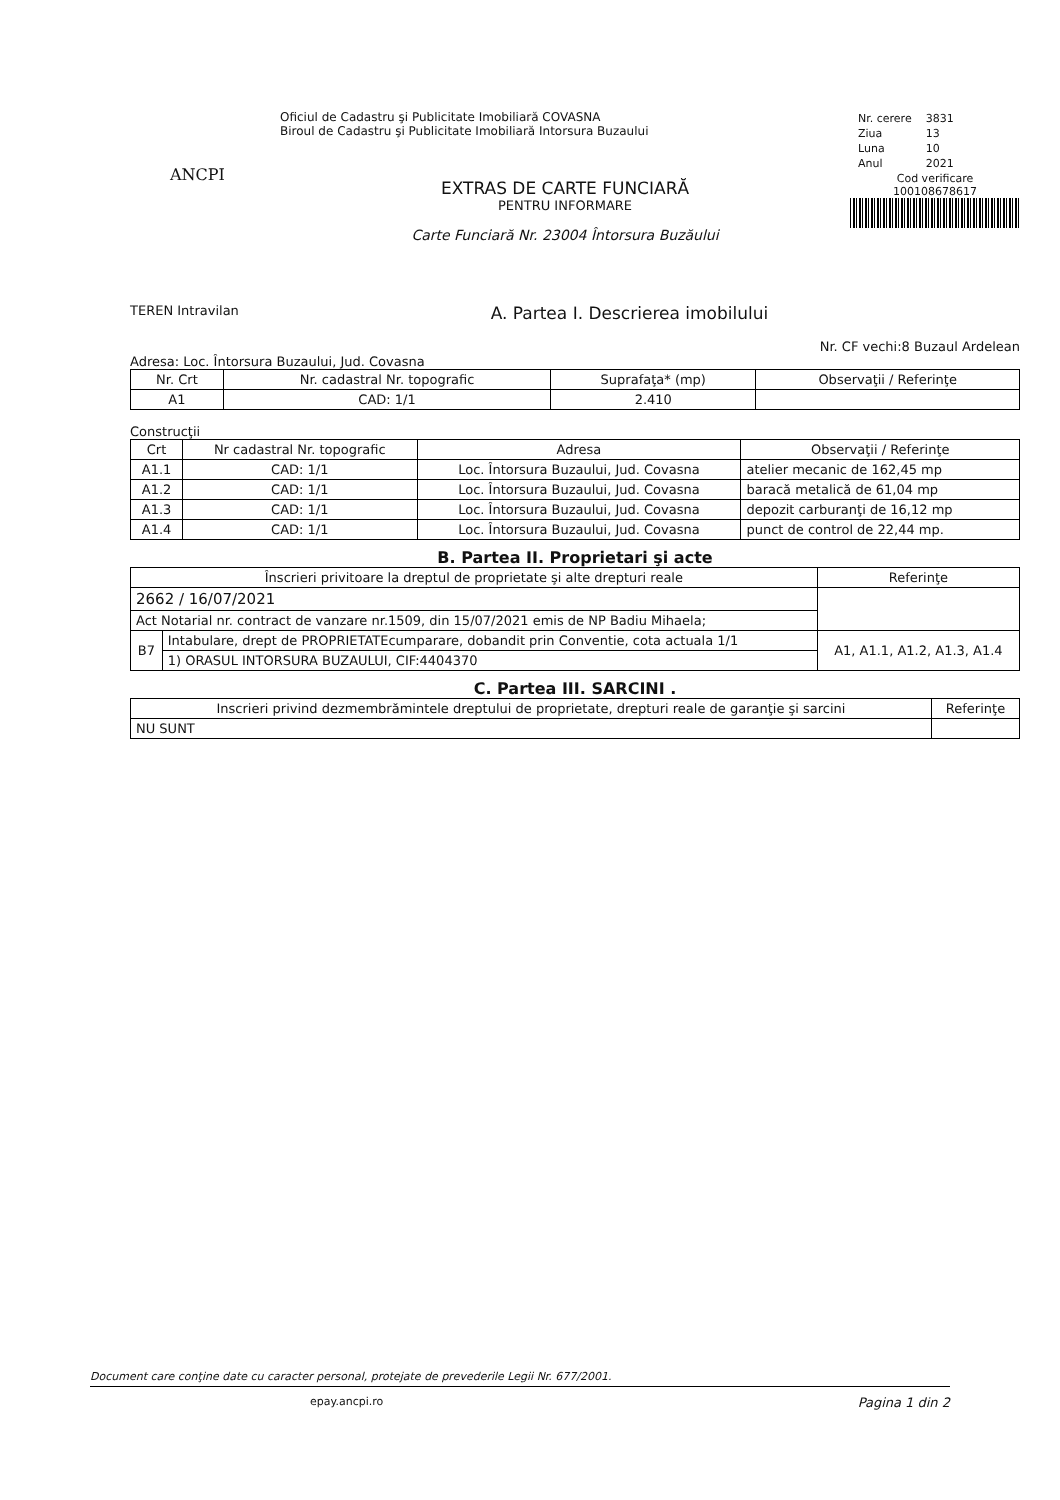ANCPI
Oficiul de Cadastru şi Publicitate Imobiliară COVASNA
Biroul de Cadastru şi Publicitate Imobiliară Intorsura Buzaului
EXTRAS DE CARTE FUNCIARĂ
PENTRU INFORMARE
Carte Funciară Nr. 23004 Întorsura Buzăului
| Nr. cerere | 3831 |
| Ziua | 13 |
| Luna | 10 |
| Anul | 2021 |
Cod verificare
100108678617
TEREN Intravilan A. Partea I. Descrierea imobilului
Nr. CF vechi:8 Buzaul Ardelean
Adresa: Loc. Întorsura Buzaului, Jud. Covasna
| Nr. Crt | Nr. cadastral Nr. topografic | Suprafaţa* (mp) | Observaţii / Referinţe |
| --- | --- | --- | --- |
| A1 | CAD: 1/1 | 2.410 | |
Construcţii
| Crt | Nr cadastral Nr. topografic | Adresa | Observaţii / Referinţe |
| --- | --- | --- | --- |
| A1.1 | CAD: 1/1 | Loc. Întorsura Buzaului, Jud. Covasna | atelier mecanic de 162,45 mp |
| A1.2 | CAD: 1/1 | Loc. Întorsura Buzaului, Jud. Covasna | baracă metalică de 61,04 mp |
| A1.3 | CAD: 1/1 | Loc. Întorsura Buzaului, Jud. Covasna | depozit carburanţi de 16,12 mp |
| A1.4 | CAD: 1/1 | Loc. Întorsura Buzaului, Jud. Covasna | punct de control de 22,44 mp. |
B. Partea II. Proprietari şi acte
| Înscrieri privitoare la dreptul de proprietate şi alte drepturi reale | | Referinţe |
| --- | --- | --- |
| 2662 / 16/07/2021 | | |
| Act Notarial nr. contract de vanzare nr.1509, din 15/07/2021 emis de NP Badiu Mihaela; | | |
| B7 | Intabulare, drept de PROPRIETATEcumparare, dobandit prin Conventie, cota actuala 1/1 | A1, A1.1, A1.2, A1.3, A1.4 |
| | 1) ORASUL INTORSURA BUZAULUI, CIF:4404370 | |
C. Partea III. SARCINI .
| Inscrieri privind dezmembrămintele dreptului de proprietate, drepturi reale de garanţie şi sarcini | Referinţe |
| --- | --- |
| NU SUNT | |
Document care conţine date cu caracter personal, protejate de prevederile Legii Nr. 677/2001.
epay.ancpi.ro Pagina 1 din 2